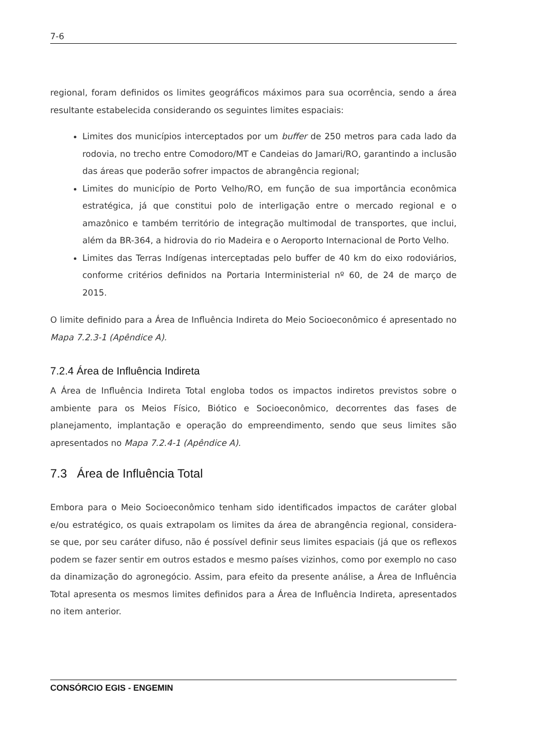7-6
regional, foram definidos os limites geográficos máximos para sua ocorrência, sendo a área resultante estabelecida considerando os seguintes limites espaciais:
Limites dos municípios interceptados por um buffer de 250 metros para cada lado da rodovia, no trecho entre Comodoro/MT e Candeias do Jamari/RO, garantindo a inclusão das áreas que poderão sofrer impactos de abrangência regional;
Limites do município de Porto Velho/RO, em função de sua importância econômica estratégica, já que constitui polo de interligação entre o mercado regional e o amazônico e também território de integração multimodal de transportes, que inclui, além da BR-364, a hidrovia do rio Madeira e o Aeroporto Internacional de Porto Velho.
Limites das Terras Indígenas interceptadas pelo buffer de 40 km do eixo rodoviários, conforme critérios definidos na Portaria Interministerial nº 60, de 24 de março de 2015.
O limite definido para a Área de Influência Indireta do Meio Socioeconômico é apresentado no Mapa 7.2.3-1 (Apêndice A).
7.2.4 Área de Influência Indireta
A Área de Influência Indireta Total engloba todos os impactos indiretos previstos sobre o ambiente para os Meios Físico, Biótico e Socioeconômico, decorrentes das fases de planejamento, implantação e operação do empreendimento, sendo que seus limites são apresentados no Mapa 7.2.4-1 (Apêndice A).
7.3 Área de Influência Total
Embora para o Meio Socioeconômico tenham sido identificados impactos de caráter global e/ou estratégico, os quais extrapolam os limites da área de abrangência regional, considera-se que, por seu caráter difuso, não é possível definir seus limites espaciais (já que os reflexos podem se fazer sentir em outros estados e mesmo países vizinhos, como por exemplo no caso da dinamização do agronegócio. Assim, para efeito da presente análise, a Área de Influência Total apresenta os mesmos limites definidos para a Área de Influência Indireta, apresentados no item anterior.
CONSÓRCIO EGIS - ENGEMIN